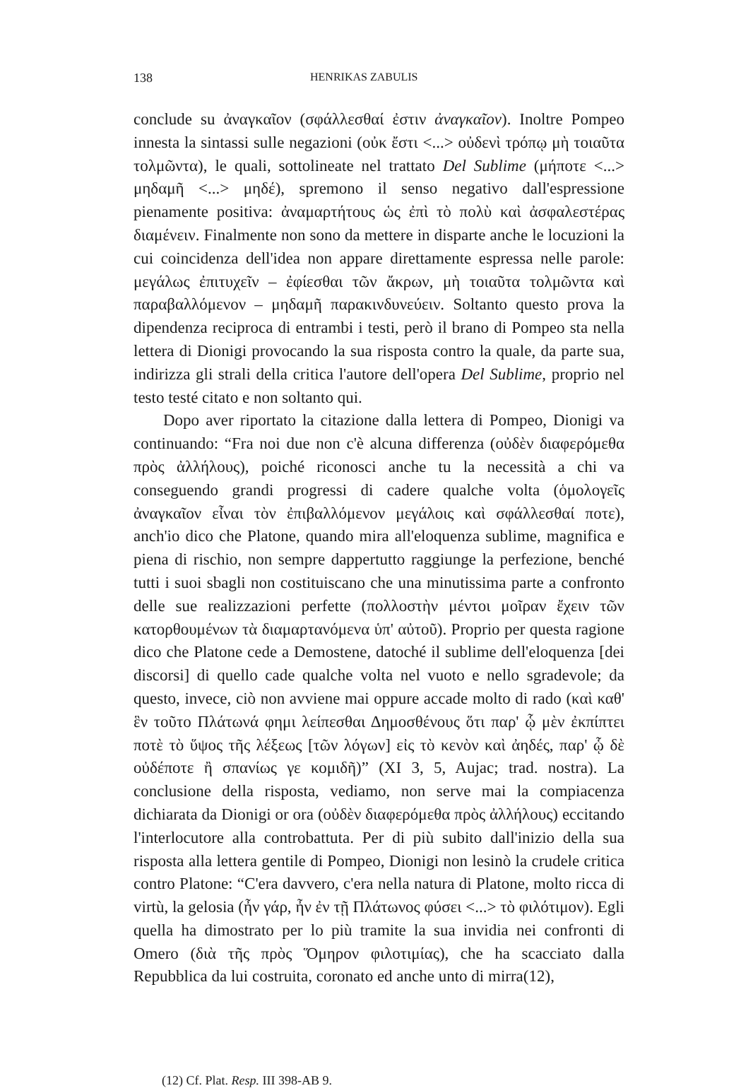138 HENRIKAS ZABULIS
conclude su ἀναγκαῖον (σφάλλεσθαί ἐστιν ἀναγκαῖον). Inoltre Pompeo innesta la sintassi sulle negazioni (οὐκ ἔστι <...> οὐδενὶ τρόπῳ μὴ τοιαῦτα τολμῶντα), le quali, sottolineate nel trattato Del Sublime (μήποτε <...> μηδαμῆ <...> μηδέ), spremono il senso negativo dall'espressione pienamente positiva: ἀναμαρτήτους ὡς ἐπὶ τὸ πολὺ καὶ ἀσφαλεστέρας διαμένειν. Finalmente non sono da mettere in disparte anche le locuzioni la cui coincidenza dell'idea non appare direttamente espressa nelle parole: μεγάλως ἐπιτυχεῖν – ἐφίεσθαι τῶν ἄκρων, μὴ τοιαῦτα τολμῶντα καὶ παραβαλλόμενον – μηδαμῆ παρακινδυνεύειν. Soltanto questo prova la dipendenza reciproca di entrambi i testi, però il brano di Pompeo sta nella lettera di Dionigi provocando la sua risposta contro la quale, da parte sua, indirizza gli strali della critica l'autore dell'opera Del Sublime, proprio nel testo testé citato e non soltanto qui.
Dopo aver riportato la citazione dalla lettera di Pompeo, Dionigi va continuando: “Fra noi due non c'è alcuna differenza (οὐδὲν διαφερόμεθα πρὸς ἀλλήλους), poiché riconosci anche tu la necessità a chi va conseguendo grandi progressi di cadere qualche volta (ὁμολογεῖς ἀναγκαῖον εἶναι τὸν ἐπιβαλλόμενον μεγάλοις καὶ σφάλλεσθαί ποτε), anch'io dico che Platone, quando mira all'eloquenza sublime, magnifica e piena di rischio, non sempre dappertutto raggiunge la perfezione, benché tutti i suoi sbagli non costituiscano che una minutissima parte a confronto delle sue realizzazioni perfette (πολλοστὴν μέντοι μοῖραν ἔχειν τῶν κατορθουμένων τὰ διαμαρτανόμενα ὑπ' αὐτοῦ). Proprio per questa ragione dico che Platone cede a Demostene, datoché il sublime dell'eloquenza [dei discorsi] di quello cade qualche volta nel vuoto e nello sgradevole; da questo, invece, ciò non avviene mai oppure accade molto di rado (καὶ καθ' ἓν τοῦτο Πλάτωνά φημι λείπεσθαι Δημοσθένους ὅτι παρ' ᾧ μὲν ἐκπίπτει ποτὲ τὸ ὕψος τῆς λέξεως [τῶν λόγων] εἰς τὸ κενὸν καὶ ἀηδές, παρ' ᾧ δὲ οὐδέποτε ἢ σπανίως γε κομιδῆ)” (XI 3, 5, Aujac; trad. nostra). La conclusione della risposta, vediamo, non serve mai la compiacenza dichiarata da Dionigi or ora (οὐδὲν διαφερόμεθα πρὸς ἀλλήλους) eccitando l'interlocutore alla controbattuta. Per di più subito dall'inizio della sua risposta alla lettera gentile di Pompeo, Dionigi non lesinò la crudele critica contro Platone: “C'era davvero, c'era nella natura di Platone, molto ricca di virtù, la gelosia (ἦν γάρ, ἦν ἐν τῇ Πλάτωνος φύσει <...> τὸ φιλότιμον). Egli quella ha dimostrato per lo più tramite la sua invidia nei confronti di Omero (διὰ τῆς πρὸς Ὅμηρον φιλοτιμίας), che ha scacciato dalla Repubblica da lui costruita, coronato ed anche unto di mirra(12),
(12) Cf. Plat. Resp. III 398-AB 9.